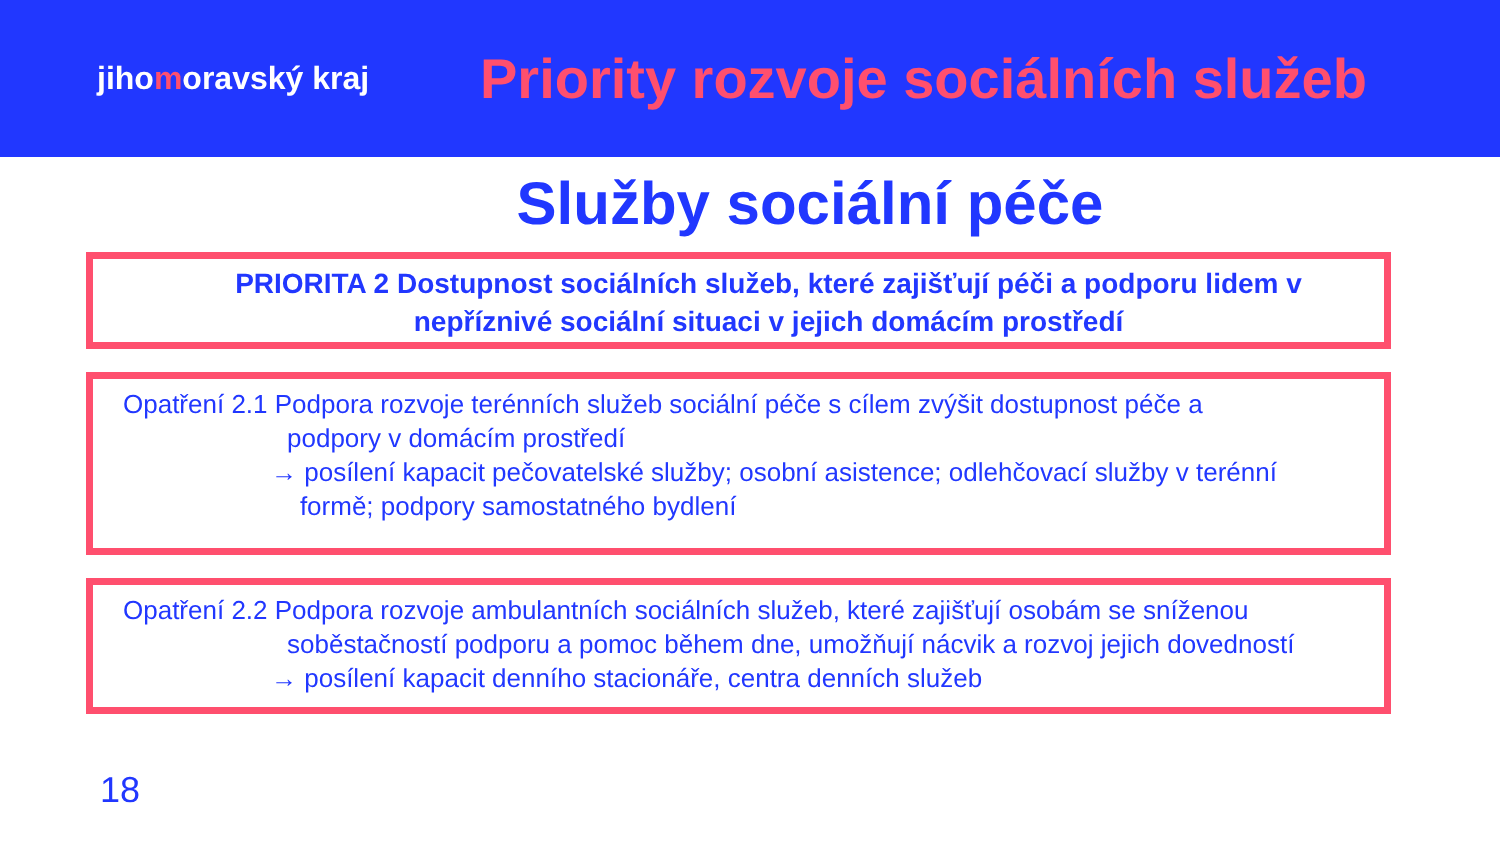jihomoravský kraj
Priority rozvoje sociálních služeb
Služby sociální péče
PRIORITA 2 Dostupnost sociálních služeb, které zajišťují péči a podporu lidem v nepříznivé sociální situaci v jejich domácím prostředí
Opatření 2.1 Podpora rozvoje terénních služeb sociální péče s cílem zvýšit dostupnost péče a
podpory v domácím prostředí
→ posílení kapacit pečovatelské služby; osobní asistence; odlehčovací služby v terénní
formě; podpory samostatného bydlení
Opatření 2.2 Podpora rozvoje ambulantních sociálních služeb, které zajišťují osobám se sníženou
soběstačností podporu a pomoc během dne, umožňují nácvik a rozvoj jejich dovedností
→ posílení kapacit denního stacionáře, centra denních služeb
18